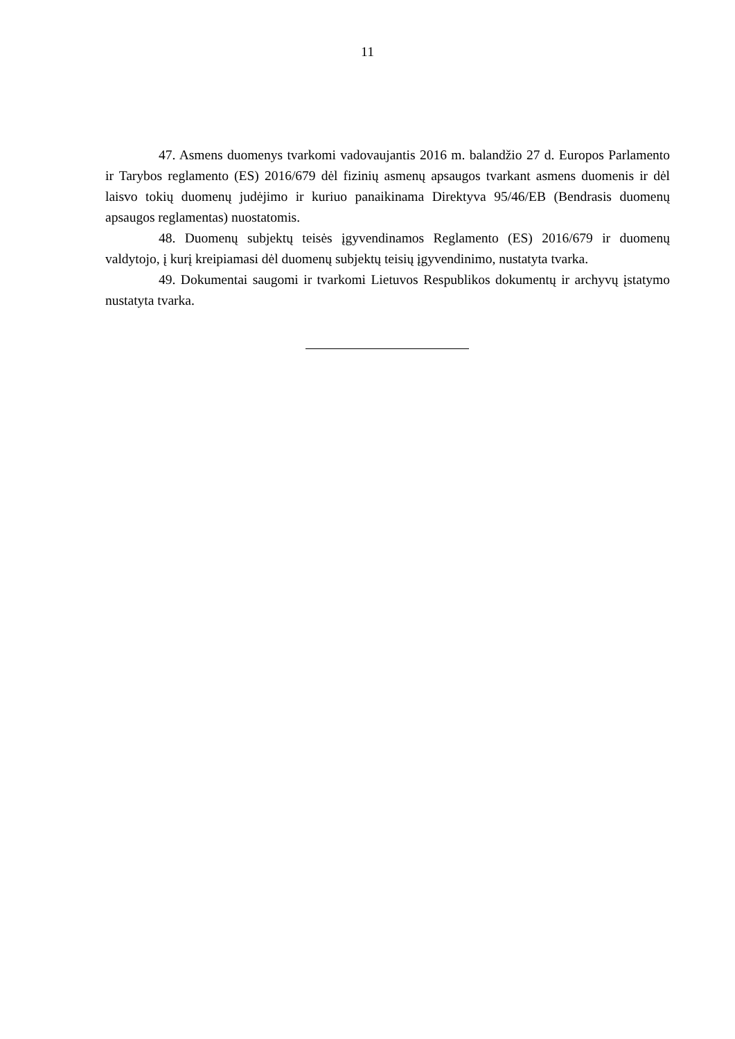11
47. Asmens duomenys tvarkomi vadovaujantis 2016 m. balandžio 27 d. Europos Parlamento ir Tarybos reglamento (ES) 2016/679 dėl fizinių asmenų apsaugos tvarkant asmens duomenis ir dėl laisvo tokių duomenų judėjimo ir kuriuo panaikinama Direktyva 95/46/EB (Bendrasis duomenų apsaugos reglamentas) nuostatomis.
48. Duomenų subjektų teisės įgyvendinamos Reglamento (ES) 2016/679 ir duomenų valdytojo, į kurį kreipiamasi dėl duomenų subjektų teisių įgyvendinimo, nustatyta tvarka.
49. Dokumentai saugomi ir tvarkomi Lietuvos Respublikos dokumentų ir archyvų įstatymo nustatyta tvarka.